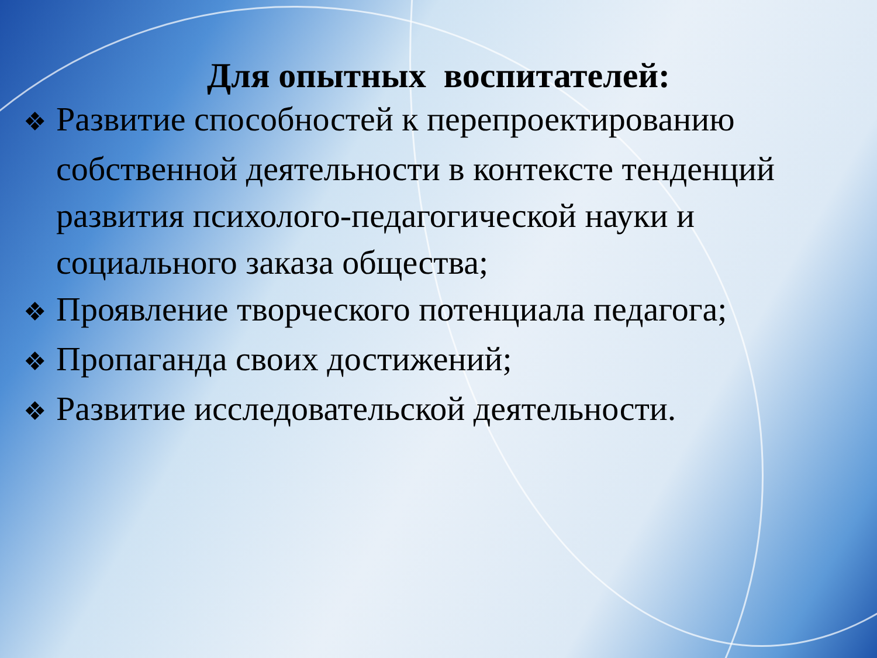Для опытных воспитателей:
❖ Развитие способностей к перепроектированию собственной деятельности в контексте тенденций развития психолого-педагогической науки и социального заказа общества;
❖ Проявление творческого потенциала педагога;
❖ Пропаганда своих достижений;
❖ Развитие исследовательской деятельности.